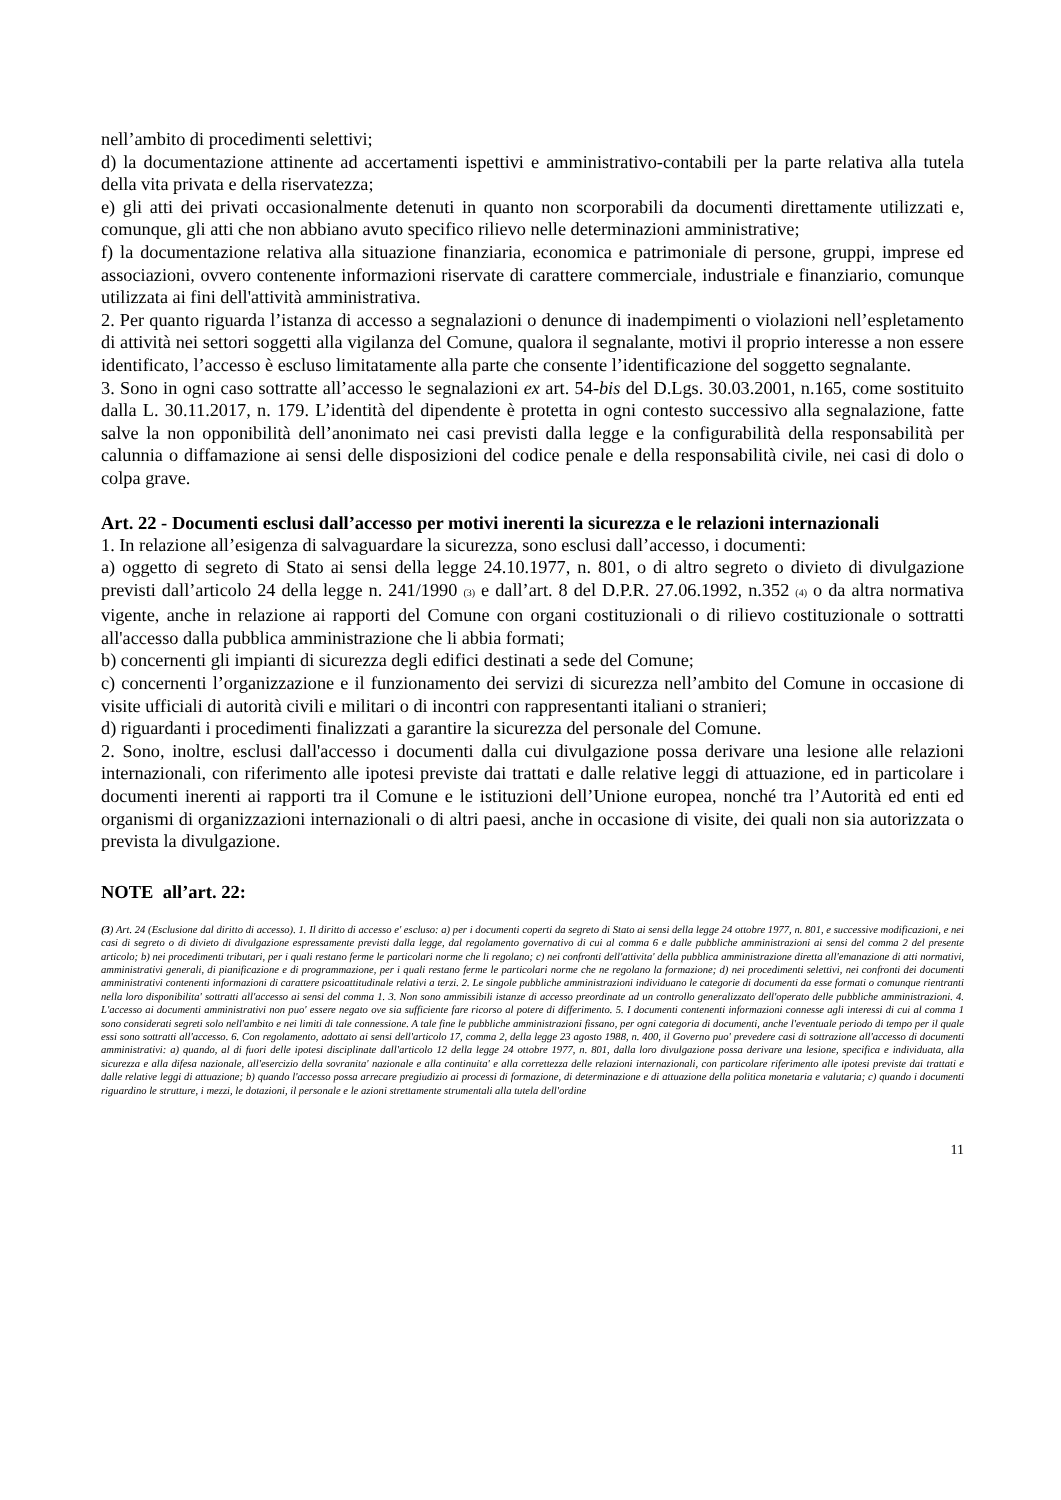nell’ambito di procedimenti selettivi;
d) la documentazione attinente ad accertamenti ispettivi e amministrativo-contabili per la parte relativa alla tutela della vita privata e della riservatezza;
e) gli atti dei privati occasionalmente detenuti in quanto non scorporabili da documenti direttamente utilizzati e, comunque, gli atti che non abbiano avuto specifico rilievo nelle determinazioni amministrative;
f) la documentazione relativa alla situazione finanziaria, economica e patrimoniale di persone, gruppi, imprese ed associazioni, ovvero contenente informazioni riservate di carattere commerciale, industriale e finanziario, comunque utilizzata ai fini dell'attività amministrativa.
2. Per quanto riguarda l’istanza di accesso a segnalazioni o denunce di inadempimenti o violazioni nell’espletamento di attività nei settori soggetti alla vigilanza del Comune, qualora il segnalante, motivi il proprio interesse a non essere identificato, l’accesso è escluso limitatamente alla parte che consente l’identificazione del soggetto segnalante.
3. Sono in ogni caso sottratte all’accesso le segnalazioni ex art. 54-bis del D.Lgs. 30.03.2001, n.165, come sostituito dalla L. 30.11.2017, n. 179. L’identità del dipendente è protetta in ogni contesto successivo alla segnalazione, fatte salve la non opponibilità dell’anonimato nei casi previsti dalla legge e la configurabilità della responsabilità per calunnia o diffamazione ai sensi delle disposizioni del codice penale e della responsabilità civile, nei casi di dolo o colpa grave.
Art. 22 - Documenti esclusi dall’accesso per motivi inerenti la sicurezza e le relazioni internazionali
1. In relazione all’esigenza di salvaguardare la sicurezza, sono esclusi dall’accesso, i documenti:
a) oggetto di segreto di Stato ai sensi della legge 24.10.1977, n. 801, o di altro segreto o divieto di divulgazione previsti dall’articolo 24 della legge n. 241/1990 (3) e dall’art. 8 del D.P.R. 27.06.1992, n.352 (4) o da altra normativa vigente, anche in relazione ai rapporti del Comune con organi costituzionali o di rilievo costituzionale o sottratti all'accesso dalla pubblica amministrazione che li abbia formati;
b) concernenti gli impianti di sicurezza degli edifici destinati a sede del Comune;
c) concernenti l’organizzazione e il funzionamento dei servizi di sicurezza nell’ambito del Comune in occasione di visite ufficiali di autorità civili e militari o di incontri con rappresentanti italiani o stranieri;
d) riguardanti i procedimenti finalizzati a garantire la sicurezza del personale del Comune.
2. Sono, inoltre, esclusi dall'accesso i documenti dalla cui divulgazione possa derivare una lesione alle relazioni internazionali, con riferimento alle ipotesi previste dai trattati e dalle relative leggi di attuazione, ed in particolare i documenti inerenti ai rapporti tra il Comune e le istituzioni dell’Unione europea, nonché tra l’Autorità ed enti ed organismi di organizzazioni internazionali o di altri paesi, anche in occasione di visite, dei quali non sia autorizzata o prevista la divulgazione.
NOTE all’art. 22:
(3) Art. 24 (Esclusione dal diritto di accesso). 1. Il diritto di accesso e' escluso: a) per i documenti coperti da segreto di Stato ai sensi della legge 24 ottobre 1977, n. 801, e successive modificazioni, e nei casi di segreto o di divieto di divulgazione espressamente previsti dalla legge, dal regolamento governativo di cui al comma 6 e dalle pubbliche amministrazioni ai sensi del comma 2 del presente articolo; b) nei procedimenti tributari, per i quali restano ferme le particolari norme che li regolano; c) nei confronti dell'attivita' della pubblica amministrazione diretta all'emanazione di atti normativi, amministrativi generali, di pianificazione e di programmazione, per i quali restano ferme le particolari norme che ne regolano la formazione; d) nei procedimenti selettivi, nei confronti dei documenti amministrativi contenenti informazioni di carattere psicoattitudinale relativi a terzi. 2. Le singole pubbliche amministrazioni individuano le categorie di documenti da esse formati o comunque rientranti nella loro disponibilita' sottratti all'accesso ai sensi del comma 1. 3. Non sono ammissibili istanze di accesso preordinate ad un controllo generalizzato dell'operato delle pubbliche amministrazioni. 4. L'accesso ai documenti amministrativi non puo' essere negato ove sia sufficiente fare ricorso al potere di differimento. 5. I documenti contenenti informazioni connesse agli interessi di cui al comma 1 sono considerati segreti solo nell'ambito e nei limiti di tale connessione. A tale fine le pubbliche amministrazioni fissano, per ogni categoria di documenti, anche l'eventuale periodo di tempo per il quale essi sono sottratti all'accesso. 6. Con regolamento, adottato ai sensi dell'articolo 17, comma 2, della legge 23 agosto 1988, n. 400, il Governo puo' prevedere casi di sottrazione all'accesso di documenti amministrativi: a) quando, al di fuori delle ipotesi disciplinate dall'articolo 12 della legge 24 ottobre 1977, n. 801, dalla loro divulgazione possa derivare una lesione, specifica e individuata, alla sicurezza e alla difesa nazionale, all'esercizio della sovranita' nazionale e alla continuita' e alla correttezza delle relazioni internazionali, con particolare riferimento alle ipotesi previste dai trattati e dalle relative leggi di attuazione; b) quando l'accesso possa arrecare pregiudizio ai processi di formazione, di determinazione e di attuazione della politica monetaria e valutaria; c) quando i documenti riguardino le strutture, i mezzi, le dotazioni, il personale e le azioni strettamente strumentali alla tutela dell'ordine
11